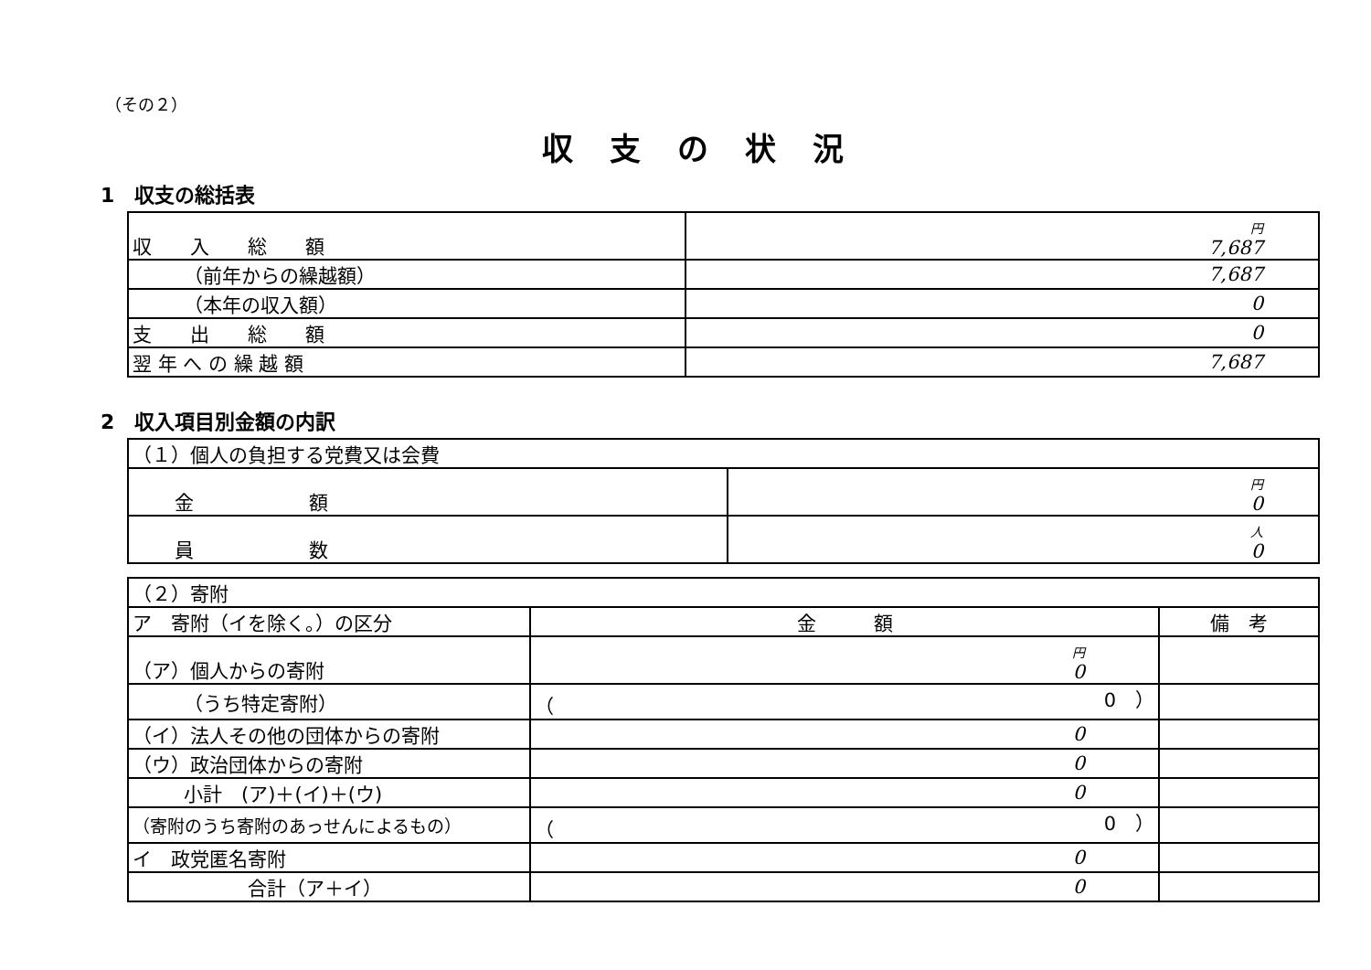（その２）
収支の状況
1　収支の総括表
| 収 入 総 額 | 円 7,687 |
| （前年からの繰越額） | 7,687 |
| （本年の収入額） | 0 |
| 支 出 総 額 | 0 |
| 翌 年 へ の 繰 越 額 | 7,687 |
2　収入項目別金額の内訳
| （１）個人の負担する党費又は会費 | |
| 金 額 | 円 0 |
| 員 数 | 人 0 |
| （２）寄附 | | |
| ア 寄附（イを除く。）の区分 | 金 額 | 備 考 |
| （ア）個人からの寄附 | 円 0 | |
| （うち特定寄附） | （ 0 ） | |
| （イ）法人その他の団体からの寄附 | 0 | |
| （ウ）政治団体からの寄附 | 0 | |
| 小計 (ア)＋(イ)＋(ウ) | 0 | |
| （寄附のうち寄附のあっせんによるもの） | （ 0 ） | |
| イ 政党匿名寄附 | 0 | |
| 合計（ア＋イ） | 0 | |